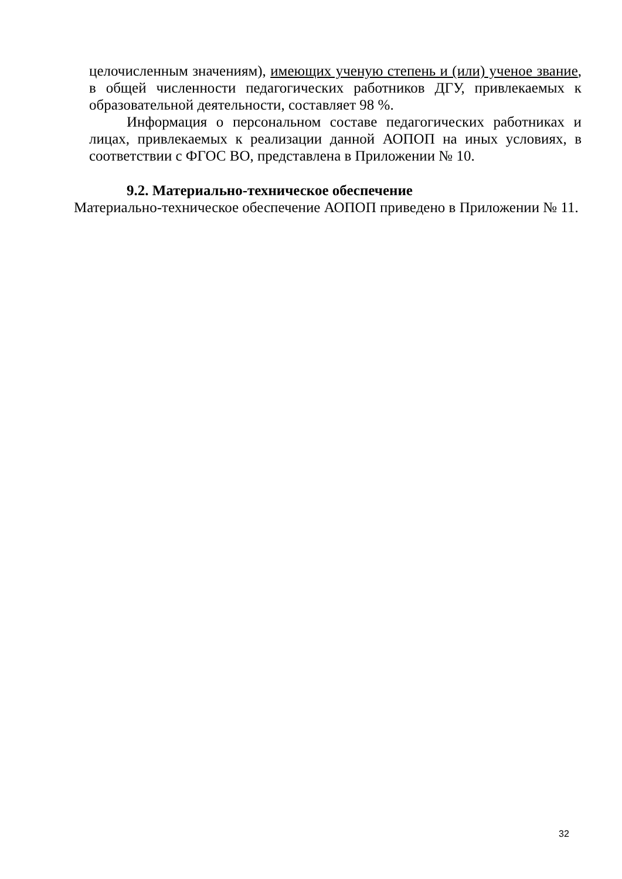целочисленным значениям), имеющих ученую степень и (или) ученое звание, в общей численности педагогических работников ДГУ, привлекаемых к образовательной деятельности, составляет 98 %.
Информация о персональном составе педагогических работниках и лицах, привлекаемых к реализации данной АОПОП на иных условиях, в соответствии с ФГОС ВО, представлена в Приложении № 10.
9.2. Материально-техническое обеспечение
Материально-техническое обеспечение АОПОП приведено в Приложении № 11.
32